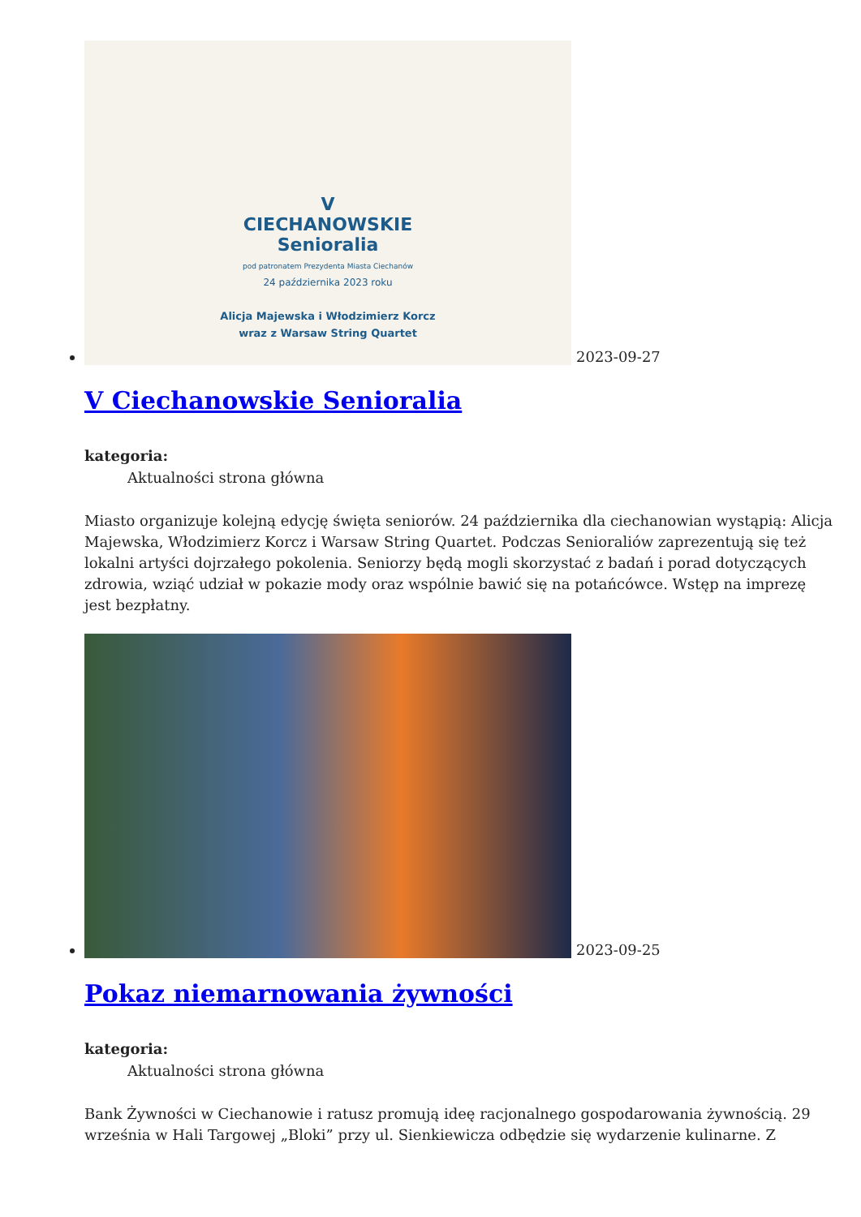V
CIECHANOWSKIE
Senioralia
pod patronatem Prezydenta Miasta Ciechanów
24 października 2023 roku
Alicja Majewska i Włodzimierz Korcz
wraz z Warsaw String Quartet 2023-09-27
V Ciechanowskie Senioralia
kategoria:
Aktualności strona główna
Miasto organizuje kolejną edycję święta seniorów. 24 października dla ciechanowian wystąpią: Alicja Majewska, Włodzimierz Korcz i Warsaw String Quartet. Podczas Senioraliów zaprezentują się też lokalni artyści dojrzałego pokolenia. Seniorzy będą mogli skorzystać z badań i porad dotyczących zdrowia, wziąć udział w pokazie mody oraz wspólnie bawić się na potańcówce. Wstęp na imprezę jest bezpłatny.
2023-09-25
Pokaz niemarnowania żywności
kategoria:
Aktualności strona główna
Bank Żywności w Ciechanowie i ratusz promują ideę racjonalnego gospodarowania żywnością. 29 września w Hali Targowej „Bloki” przy ul. Sienkiewicza odbędzie się wydarzenie kulinarne. Z